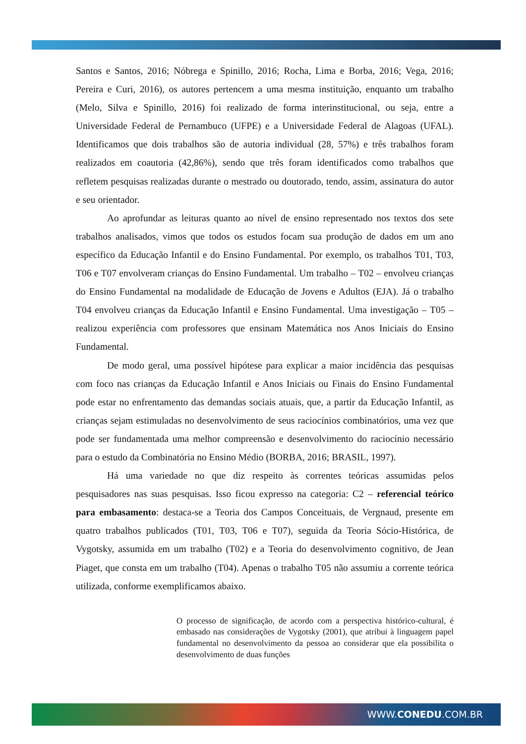Santos e Santos, 2016; Nóbrega e Spinillo, 2016; Rocha, Lima e Borba, 2016; Vega, 2016; Pereira e Curi, 2016), os autores pertencem a uma mesma instituição, enquanto um trabalho (Melo, Silva e Spinillo, 2016) foi realizado de forma interinstitucional, ou seja, entre a Universidade Federal de Pernambuco (UFPE) e a Universidade Federal de Alagoas (UFAL). Identificamos que dois trabalhos são de autoria individual (28, 57%) e três trabalhos foram realizados em coautoria (42,86%), sendo que três foram identificados como trabalhos que refletem pesquisas realizadas durante o mestrado ou doutorado, tendo, assim, assinatura do autor e seu orientador.
Ao aprofundar as leituras quanto ao nível de ensino representado nos textos dos sete trabalhos analisados, vimos que todos os estudos focam sua produção de dados em um ano específico da Educação Infantil e do Ensino Fundamental. Por exemplo, os trabalhos T01, T03, T06 e T07 envolveram crianças do Ensino Fundamental. Um trabalho – T02 – envolveu crianças do Ensino Fundamental na modalidade de Educação de Jovens e Adultos (EJA). Já o trabalho T04 envolveu crianças da Educação Infantil e Ensino Fundamental. Uma investigação – T05 – realizou experiência com professores que ensinam Matemática nos Anos Iniciais do Ensino Fundamental.
De modo geral, uma possível hipótese para explicar a maior incidência das pesquisas com foco nas crianças da Educação Infantil e Anos Iniciais ou Finais do Ensino Fundamental pode estar no enfrentamento das demandas sociais atuais, que, a partir da Educação Infantil, as crianças sejam estimuladas no desenvolvimento de seus raciocínios combinatórios, uma vez que pode ser fundamentada uma melhor compreensão e desenvolvimento do raciocínio necessário para o estudo da Combinatória no Ensino Médio (BORBA, 2016; BRASIL, 1997).
Há uma variedade no que diz respeito às correntes teóricas assumidas pelos pesquisadores nas suas pesquisas. Isso ficou expresso na categoria: C2 – referencial teórico para embasamento: destaca-se a Teoria dos Campos Conceituais, de Vergnaud, presente em quatro trabalhos publicados (T01, T03, T06 e T07), seguida da Teoria Sócio-Histórica, de Vygotsky, assumida em um trabalho (T02) e a Teoria do desenvolvimento cognitivo, de Jean Piaget, que consta em um trabalho (T04). Apenas o trabalho T05 não assumiu a corrente teórica utilizada, conforme exemplificamos abaixo.
O processo de significação, de acordo com a perspectiva histórico-cultural, é embasado nas considerações de Vygotsky (2001), que atribui à linguagem papel fundamental no desenvolvimento da pessoa ao considerar que ela possibilita o desenvolvimento de duas funções
WWW.CONEDU.COM.BR